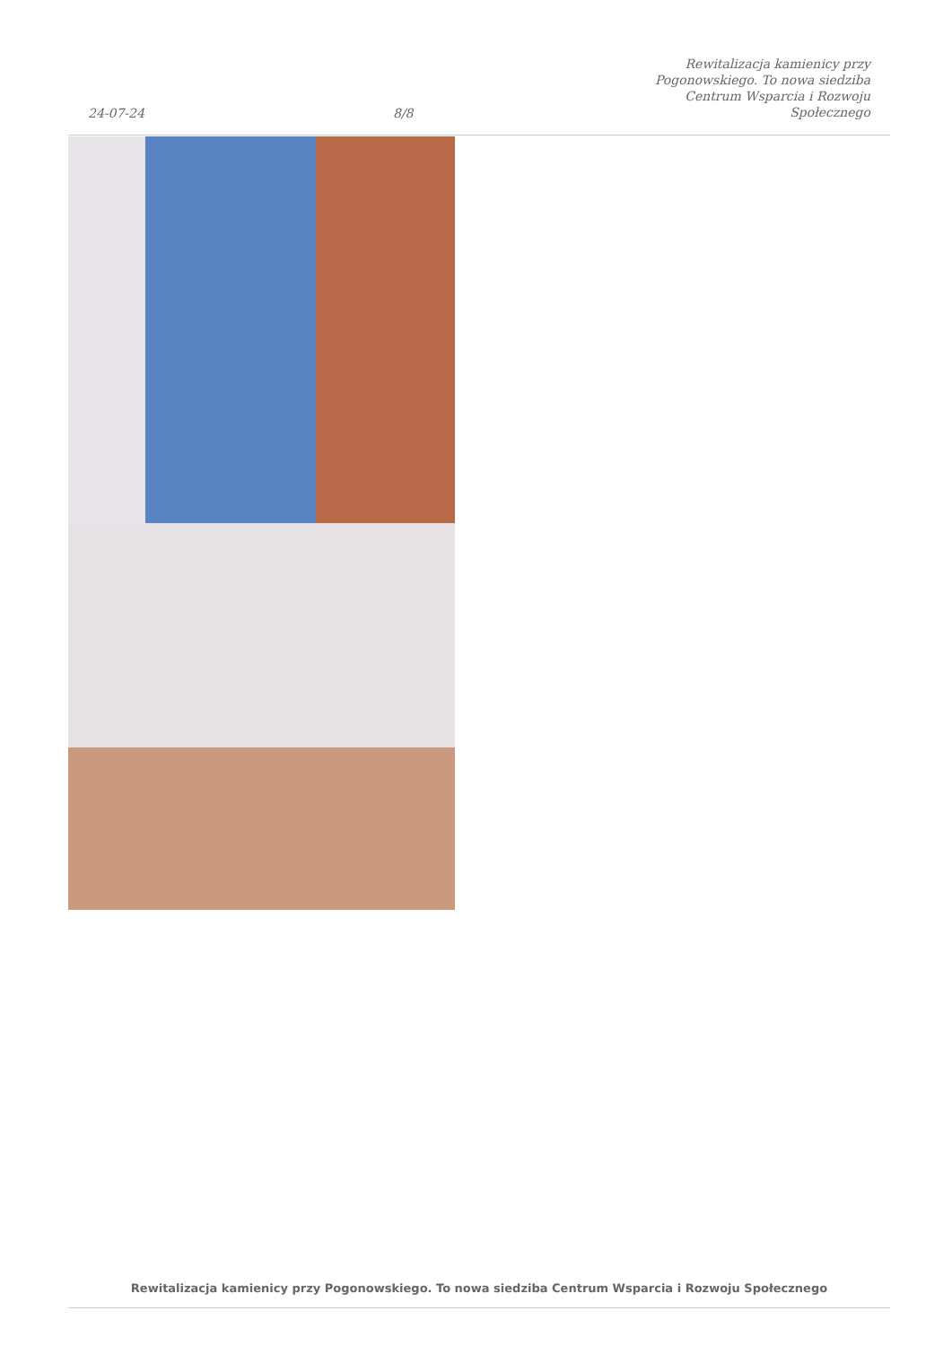24-07-24
8/8
Rewitalizacja kamienicy przy
Pogonowskiego. To nowa siedziba
Centrum Wsparcia i Rozwoju
Społecznego
Rewitalizacja kamienicy przy Pogonowskiego. To nowa siedziba Centrum Wsparcia i Rozwoju Społecznego